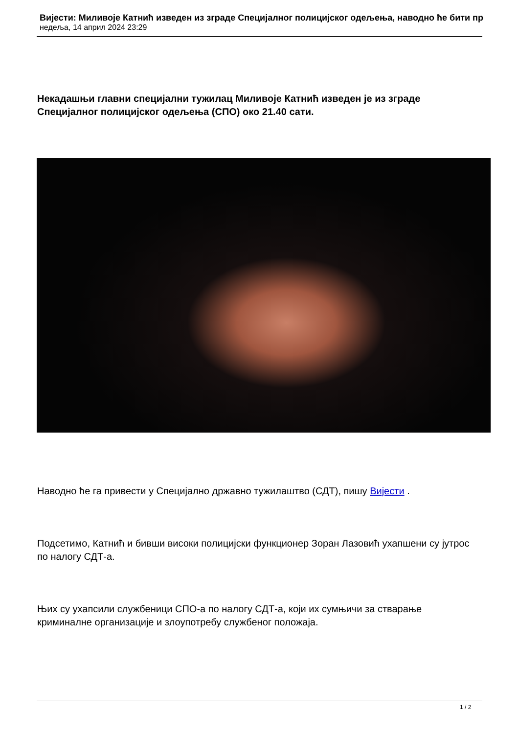Вијести: Миливоје Катнић изведен из зграде Специјалног полицијског одељења, наводно ће бити пр
недеља, 14 април 2024 23:29
Некадашњи главни специјални тужилац Миливоје Катнић изведен је из зграде Специјалног полицијског одељења (СПО) око 21.40 сати.
Наводно ће га привести у Специјално државно тужилаштво (СДТ), пишу Вијести .
Подсетимо, Катнић и бивши високи полицијски функционер Зоран Лазовић ухапшени су јутрос по налогу СДТ-а.
Њих су ухапсили службеници СПО-а по налогу СДТ-а, који их сумњичи за стварање криминалне организације и злоупотребу службеног положаја.
1 / 2